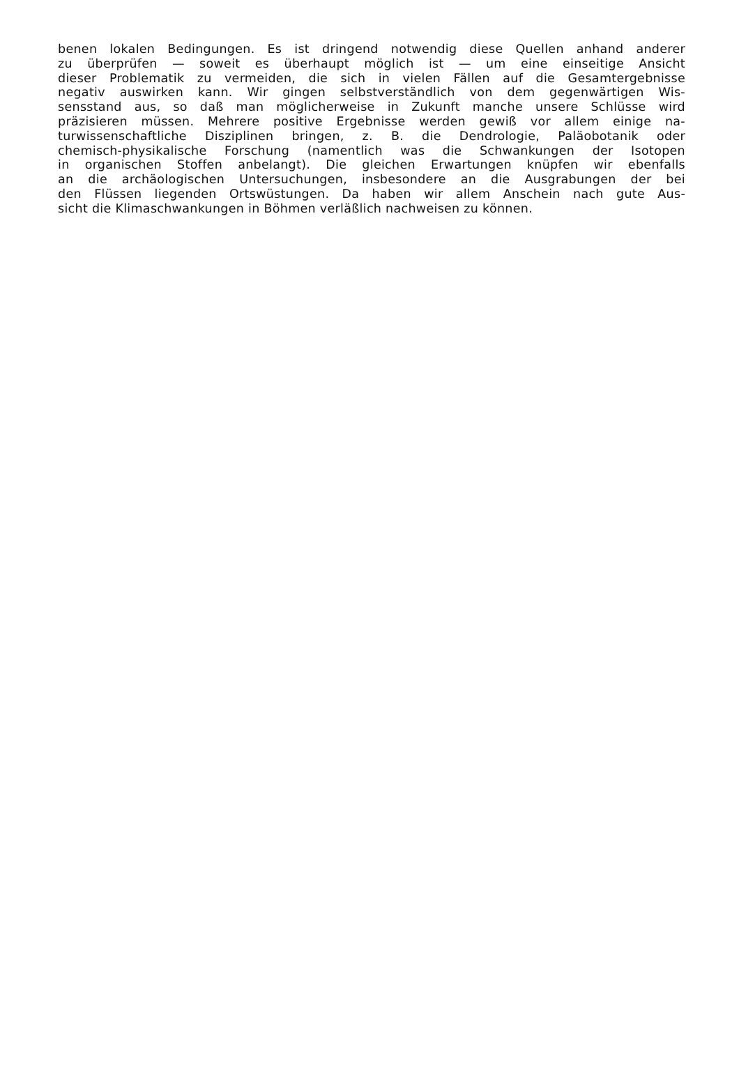benen lokalen Bedingungen. Es ist dringend notwendig diese Quellen anhand anderer
zu überprüfen — soweit es überhaupt möglich ist — um eine einseitige Ansicht
dieser Problematik zu vermeiden, die sich in vielen Fällen auf die Gesamtergebnisse
negativ auswirken kann. Wir gingen selbstverständlich von dem gegenwärtigen Wis-
sensstand aus, so daß man möglicherweise in Zukunft manche unsere Schlüsse wird
präzisieren müssen. Mehrere positive Ergebnisse werden gewiß vor allem einige na-
turwissenschaftliche Disziplinen bringen, z. B. die Dendrologie, Paläobotanik oder
chemisch-physikalische Forschung (namentlich was die Schwankungen der Isotopen
in organischen Stoffen anbelangt). Die gleichen Erwartungen knüpfen wir ebenfalls
an die archäologischen Untersuchungen, insbesondere an die Ausgrabungen der bei
den Flüssen liegenden Ortswüstungen. Da haben wir allem Anschein nach gute Aus-
sicht die Klimaschwankungen in Böhmen verläßlich nachweisen zu können.